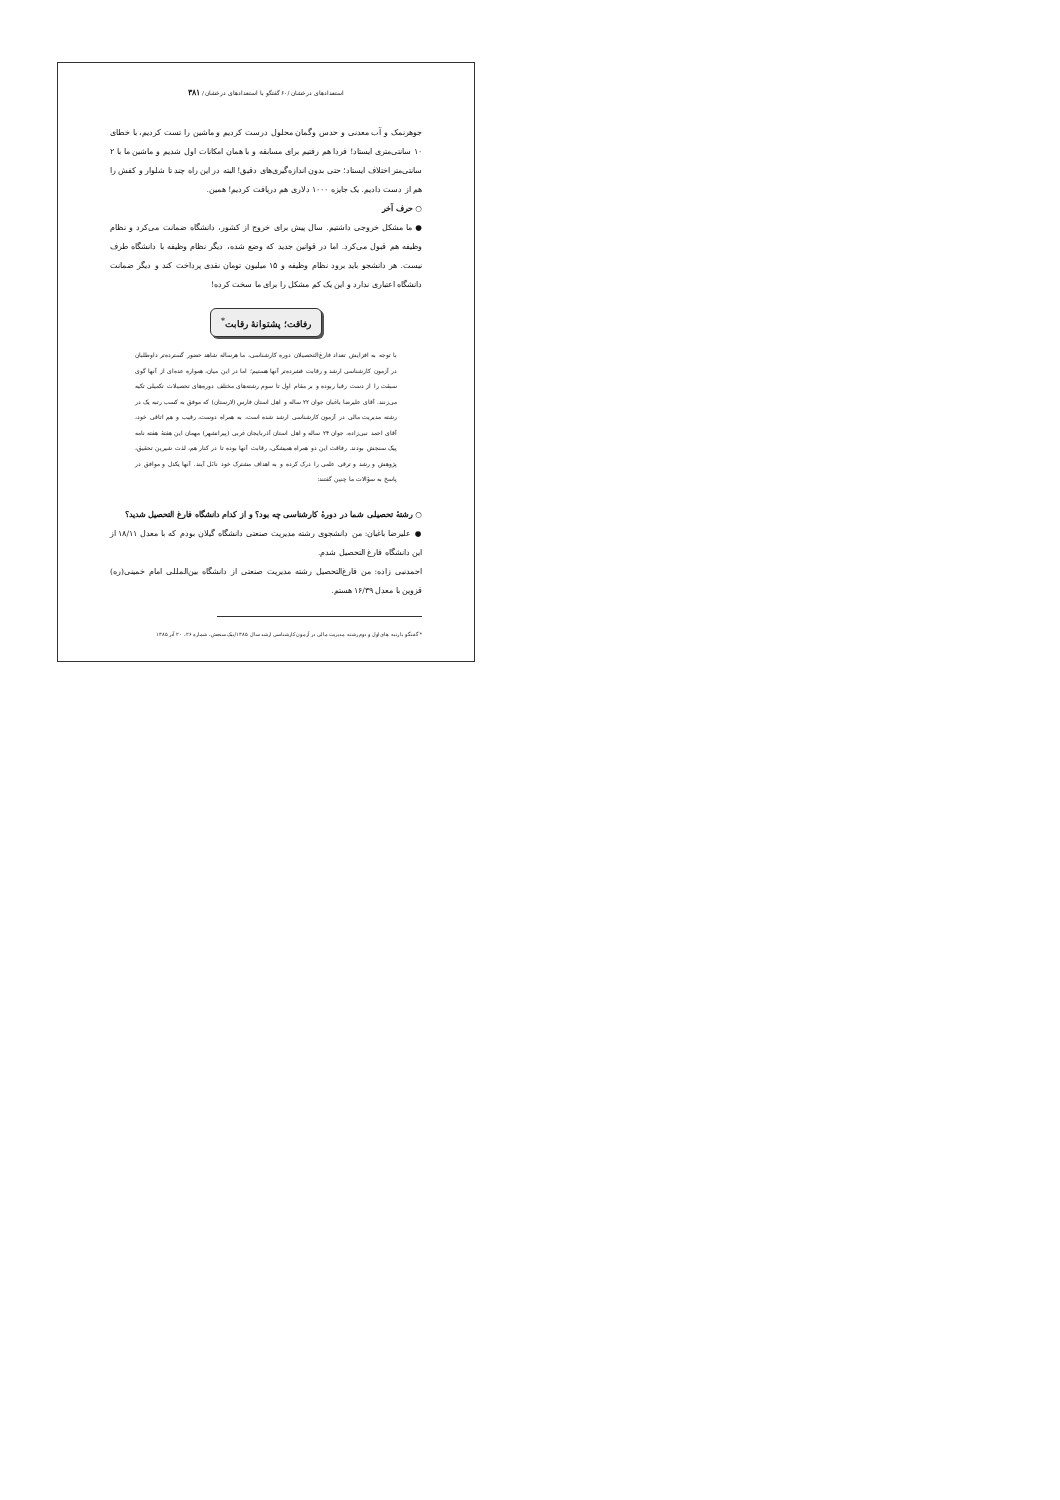استعدادهای درخشان /۶۰ گفتگو با استعدادهای درخشان / ۳۸۱
جوهرنمک و آب معدنی و حدس وگمان محلول درست کردیم و ماشین را تست کردیم، با خطای ۱۰ سانتی‌متری ایستاد! فردا هم رفتیم برای مسابقه و با همان امکانات اول شدیم و ماشین ما با ۲ سانتی‌متر اختلاف ایستاد؛ حتی بدون اندازه‌گیری‌های دقیق! البته در این راه چند تا شلوار و کفش را هم از دست دادیم. یک جایزه ۱۰۰۰ دلاری هم دریافت کردیم! همین.
○ حرف آخر
● ما مشکل خروجی داشتیم. سال پیش برای خروج از کشور، دانشگاه ضمانت می‌کرد و نظام وظیفه هم قبول می‌کرد. اما در قوانین جدید که وضع شده، دیگر نظام وظیفه با دانشگاه طرف نیست. هر دانشجو باید برود نظام وظیفه و ۱۵ میلیون تومان نقدی پرداخت کند و دیگر ضمانت دانشگاه اعتباری ندارد و این یک کم مشکل را برای ما سخت کرده!
رفاقت؛ پشتوانهٔ رقابت<sup>*</sup>
با توجه به افزایش تعداد فارغ‌التحصیلان دوره کارشناسی، ما هرساله شاهد حضور گسترده‌تر داوطلبان در آزمون کارشناسی ارشد و رقابت فشرده‌تر آنها هستیم؛ اما در این میان، همواره عده‌ای از آنها گوی سبقت را از دست رقبا ربوده و بر مقام اول تا سوم رشته‌های مختلف دوره‌های تحصیلات تکمیلی تکیه می‌زنند. آقای علیرضا باغبان جوان ۲۲ ساله و اهل استان فارس (لارستان) که موفق به کسب رتبه یک در رشته مدیریت مالی در آزمون کارشناسی ارشد شده است، به همراه دوست، رقیب و هم اتاقی خود، آقای احمد نبی‌زاده، جوان ۲۴ ساله و اهل استان آذربایجان غربی (پیرانشهر) مهمان این هفتهٔ هفته نامه پیک سنجش بودند. رفاقت این دو همراه همیشگی، رقابت آنها بوده تا در کنار هم، لذت شیرین تحقیق، پژوهش و رشد و ترقی علمی را درک کرده و به اهداف مشترک خود نائل آیند. آنها یکدل و موافق در پاسخ به سؤالات ما چنین گفتند:
○ رشتهٔ تحصیلی شما در دورهٔ کارشناسی چه بود؟ و از کدام دانشگاه فارغ التحصیل شدید؟
● علیرضا باغبان: من دانشجوی رشته مدیریت صنعتی دانشگاه گیلان بودم که با معدل ۱۸/۱۱ از این دانشگاه فارغ التحصیل شدم.
احمدنبی زاده: من فارغ‌التحصیل رشته مدیریت صنعتی از دانشگاه بین‌المللی امام خمینی(ره) قزوین با معدل ۱۶/۳۹ هستم.
* گفتگو با رتبه های اول و دوم رشته مدیریت مالی در آزمون کارشناسی ارشد سال ۱۳۸۵/پیک سنجش، شماره ۲۶، ۲۰ آذر ۱۳۸۵